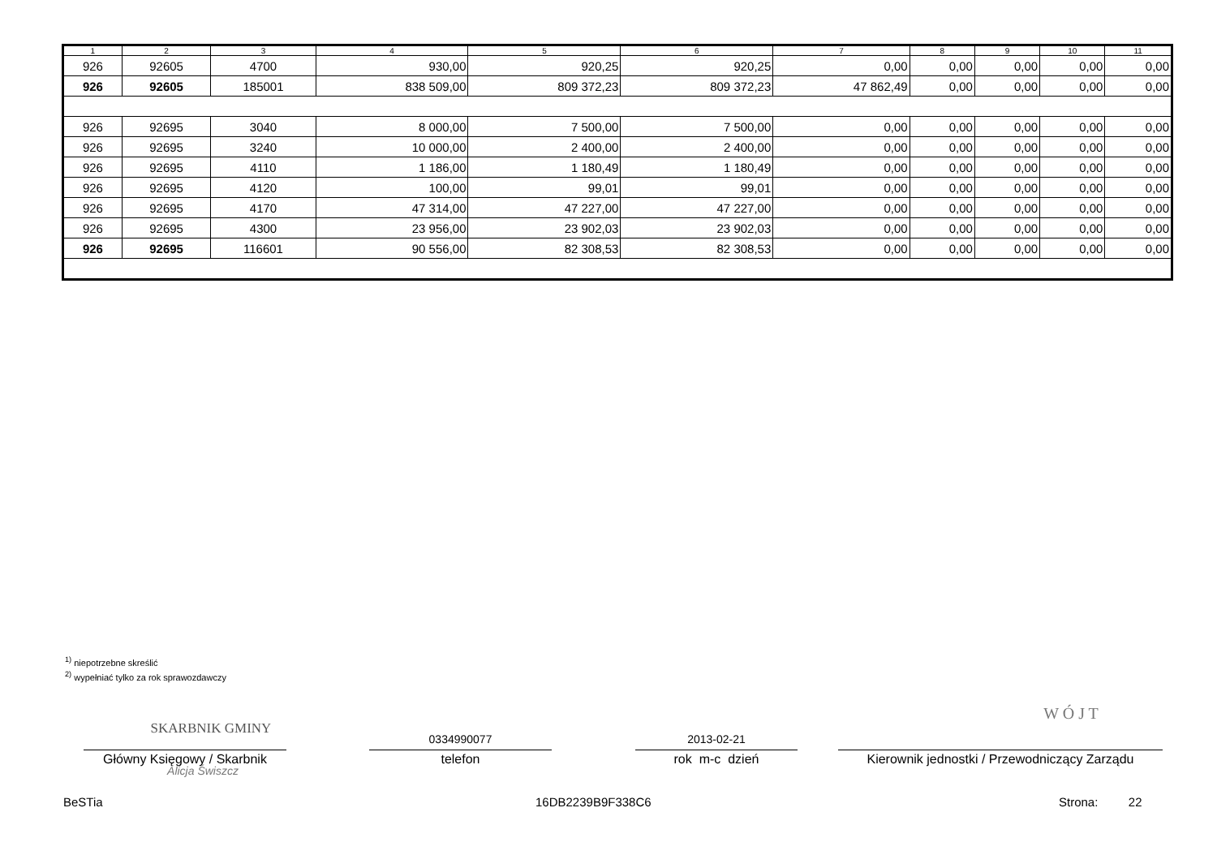| 1 | 2 | 3 | 4 | 5 | 6 | 7 | 8 | 9 | 10 | 11 |
| --- | --- | --- | --- | --- | --- | --- | --- | --- | --- | --- |
| 926 | 92605 | 4700 | 930,00 | 920,25 | 920,25 | 0,00 | 0,00 | 0,00 | 0,00 | 0,00 |
| 926 | 92605 | 185001 | 838 509,00 | 809 372,23 | 809 372,23 | 47 862,49 | 0,00 | 0,00 | 0,00 | 0,00 |
| 926 | 92695 | 3040 | 8 000,00 | 7 500,00 | 7 500,00 | 0,00 | 0,00 | 0,00 | 0,00 | 0,00 |
| 926 | 92695 | 3240 | 10 000,00 | 2 400,00 | 2 400,00 | 0,00 | 0,00 | 0,00 | 0,00 | 0,00 |
| 926 | 92695 | 4110 | 1 186,00 | 1 180,49 | 1 180,49 | 0,00 | 0,00 | 0,00 | 0,00 | 0,00 |
| 926 | 92695 | 4120 | 100,00 | 99,01 | 99,01 | 0,00 | 0,00 | 0,00 | 0,00 | 0,00 |
| 926 | 92695 | 4170 | 47 314,00 | 47 227,00 | 47 227,00 | 0,00 | 0,00 | 0,00 | 0,00 | 0,00 |
| 926 | 92695 | 4300 | 23 956,00 | 23 902,03 | 23 902,03 | 0,00 | 0,00 | 0,00 | 0,00 | 0,00 |
| 926 | 92695 | 116601 | 90 556,00 | 82 308,53 | 82 308,53 | 0,00 | 0,00 | 0,00 | 0,00 | 0,00 |
<sup>1)</sup> niepotrzebne skreślić
<sup>2)</sup> wypełniać tylko za rok sprawozdawczy
SKARBNIK GMINY
0334990077 2013-02-21
W Ó J T
Główny Księgowy / Skarbnik telefon rok m-c dzień
Kierownik jednostki / Przewodniczący Zarządu
Alicja Świszcz
BeSTia 16DB2239B9F338C6 Strona: 22